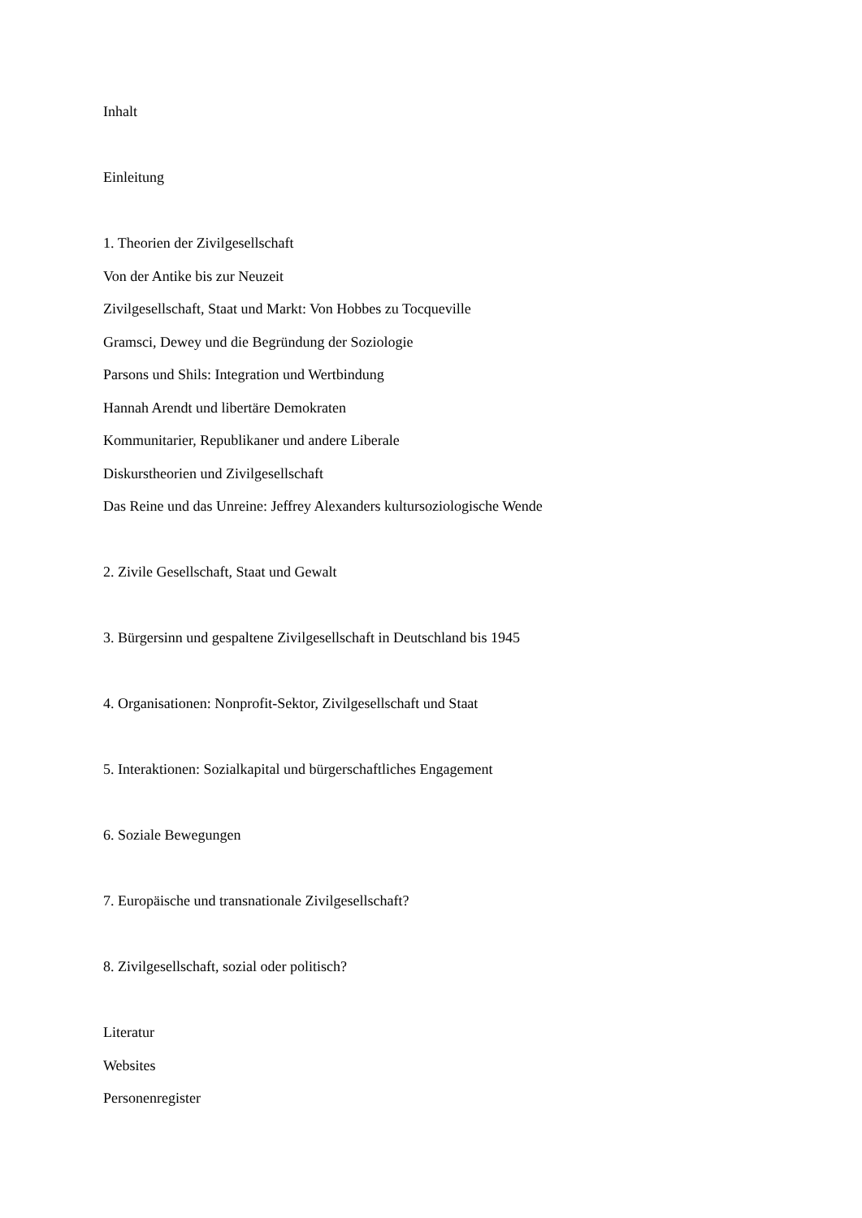Inhalt
Einleitung
1. Theorien der Zivilgesellschaft
Von der Antike bis zur Neuzeit
Zivilgesellschaft, Staat und Markt: Von Hobbes zu Tocqueville
Gramsci, Dewey und die Begründung der Soziologie
Parsons und Shils: Integration und Wertbindung
Hannah Arendt und libertäre Demokraten
Kommunitarier, Republikaner und andere Liberale
Diskurstheorien und Zivilgesellschaft
Das Reine und das Unreine: Jeffrey Alexanders kultursoziologische Wende
2. Zivile Gesellschaft, Staat und Gewalt
3. Bürgersinn und gespaltene Zivilgesellschaft in Deutschland bis 1945
4. Organisationen: Nonprofit-Sektor, Zivilgesellschaft und Staat
5. Interaktionen: Sozialkapital und bürgerschaftliches Engagement
6. Soziale Bewegungen
7. Europäische und transnationale Zivilgesellschaft?
8. Zivilgesellschaft, sozial oder politisch?
Literatur
Websites
Personenregister